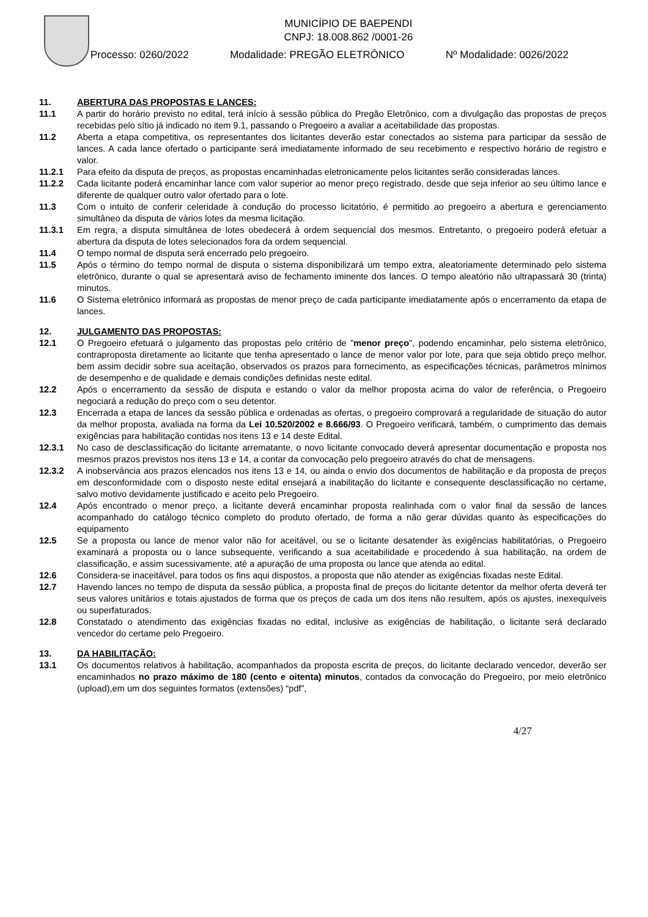MUNICÍPIO DE BAEPENDI
CNPJ: 18.008.862 /0001-26
Processo: 0260/2022 Modalidade: PREGÃO ELETRÔNICO Nº Modalidade: 0026/2022
11. ABERTURA DAS PROPOSTAS E LANCES:
11.1 A partir do horário previsto no edital, terá início à sessão pública do Pregão Eletrônico, com a divulgação das propostas de preços recebidas pelo sítio já indicado no item 9.1, passando o Pregoeiro a avaliar a aceitabilidade das propostas.
11.2 Aberta a etapa competitiva, os representantes dos licitantes deverão estar conectados ao sistema para participar da sessão de lances. A cada lance ofertado o participante será imediatamente informado de seu recebimento e respectivo horário de registro e valor.
11.2.1 Para efeito da disputa de preços, as propostas encaminhadas eletronicamente pelos licitantes serão consideradas lances.
11.2.2 Cada licitante poderá encaminhar lance com valor superior ao menor preço registrado, desde que seja inferior ao seu último lance e diferente de qualquer outro valor ofertado para o lote.
11.3 Com o intuito de conferir celeridade à condução do processo licitatório, é permitido ao pregoeiro a abertura e gerenciamento simultâneo da disputa de vários lotes da mesma licitação.
11.3.1 Em regra, a disputa simultânea de lotes obedecerá à ordem sequencial dos mesmos. Entretanto, o pregoeiro poderá efetuar a abertura da disputa de lotes selecionados fora da ordem sequencial.
11.4 O tempo normal de disputa será encerrado pelo pregoeiro.
11.5 Após o término do tempo normal de disputa o sistema disponibilizará um tempo extra, aleatoriamente determinado pelo sistema eletrônico, durante o qual se apresentará aviso de fechamento iminente dos lances. O tempo aleatório não ultrapassará 30 (trinta) minutos.
11.6 O Sistema eletrônico informará as propostas de menor preço de cada participante imediatamente após o encerramento da etapa de lances.
12. JULGAMENTO DAS PROPOSTAS:
12.1 O Pregoeiro efetuará o julgamento das propostas pelo critério de "menor preço", podendo encaminhar, pelo sistema eletrônico, contraproposta diretamente ao licitante que tenha apresentado o lance de menor valor por lote, para que seja obtido preço melhor, bem assim decidir sobre sua aceitação, observados os prazos para fornecimento, as especificações técnicas, parâmetros mínimos de desempenho e de qualidade e demais condições definidas neste edital.
12.2 Após o encerramento da sessão de disputa e estando o valor da melhor proposta acima do valor de referência, o Pregoeiro negociará a redução do preço com o seu detentor.
12.3 Encerrada a etapa de lances da sessão pública e ordenadas as ofertas, o pregoeiro comprovará a regularidade de situação do autor da melhor proposta, avaliada na forma da Lei 10.520/2002 e 8.666/93. O Pregoeiro verificará, também, o cumprimento das demais exigências para habilitação contidas nos itens 13 e 14 deste Edital.
12.3.1 No caso de desclassificação do licitante arrematante, o novo licitante convocado deverá apresentar documentação e proposta nos mesmos prazos previstos nos itens 13 e 14, a contar da convocação pelo pregoeiro através do chat de mensagens.
12.3.2 A inobservância aos prazos elencados nos itens 13 e 14, ou ainda o envio dos documentos de habilitação e da proposta de preços em desconformidade com o disposto neste edital ensejará a inabilitação do licitante e consequente desclassificação no certame, salvo motivo devidamente justificado e aceito pelo Pregoeiro.
12.4 Após encontrado o menor preço, a licitante deverá encaminhar proposta realinhada com o valor final da sessão de lances acompanhado do catálogo técnico completo do produto ofertado, de forma a não gerar dúvidas quanto às especificações do equipamento
12.5 Se a proposta ou lance de menor valor não for aceitável, ou se o licitante desatender às exigências habilitatórias, o Pregoeiro examinará a proposta ou o lance subsequente, verificando a sua aceitabilidade e procedendo à sua habilitação, na ordem de classificação, e assim sucessivamente, até a apuração de uma proposta ou lance que atenda ao edital.
12.6 Considera-se inaceitável, para todos os fins aqui dispostos, a proposta que não atender as exigências fixadas neste Edital.
12.7 Havendo lances no tempo de disputa da sessão pública, a proposta final de preços do licitante detentor da melhor oferta deverá ter seus valores unitários e totais ajustados de forma que os preços de cada um dos itens não resultem, após os ajustes, inexequíveis ou superfaturados.
12.8 Constatado o atendimento das exigências fixadas no edital, inclusive as exigências de habilitação, o licitante será declarado vencedor do certame pelo Pregoeiro.
13. DA HABILITAÇÃO:
13.1 Os documentos relativos à habilitação, acompanhados da proposta escrita de preços, do licitante declarado vencedor, deverão ser encaminhados no prazo máximo de 180 (cento e oitenta) minutos, contados da convocação do Pregoeiro, por meio eletrônico (upload),em um dos seguintes formatos (extensões) “pdf”,
4/27